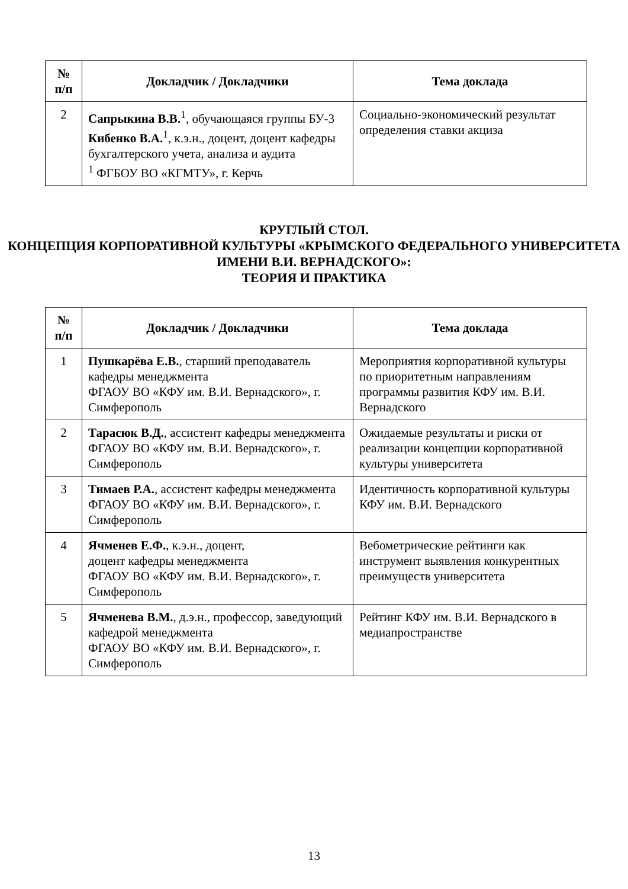| № п/п | Докладчик / Докладчики | Тема доклада |
| --- | --- | --- |
| 2 | Сапрыкина В.В.<sup>1</sup>, обучающаяся группы БУ-3 Кибенко В.А.<sup>1</sup>, к.э.н., доцент, доцент кафедры бухгалтерского учета, анализа и аудита <sup>1</sup> ФГБОУ ВО «КГМТУ», г. Керчь | Социально-экономический результат определения ставки акциза |
КРУГЛЫЙ СТОЛ.
КОНЦЕПЦИЯ КОРПОРАТИВНОЙ КУЛЬТУРЫ «КРЫМСКОГО ФЕДЕРАЛЬНОГО УНИВЕРСИТЕТА ИМЕНИ В.И. ВЕРНАДСКОГО»:
ТЕОРИЯ И ПРАКТИКА
| № п/п | Докладчик / Докладчики | Тема доклада |
| --- | --- | --- |
| 1 | Пушкарёва Е.В. , старший преподаватель кафедры менеджмента ФГАОУ ВО «КФУ им. В.И. Вернадского», г. Симферополь | Мероприятия корпоративной культуры по приоритетным направлениям программы развития КФУ им. В.И. Вернадского |
| 2 | Тарасюк В.Д. , ассистент кафедры менеджмента ФГАОУ ВО «КФУ им. В.И. Вернадского», г. Симферополь | Ожидаемые результаты и риски от реализации концепции корпоративной культуры университета |
| 3 | Тимаев Р.А. , ассистент кафедры менеджмента ФГАОУ ВО «КФУ им. В.И. Вернадского», г. Симферополь | Идентичность корпоративной культуры КФУ им. В.И. Вернадского |
| 4 | Ячменев Е.Ф. , к.э.н., доцент, доцент кафедры менеджмента ФГАОУ ВО «КФУ им. В.И. Вернадского», г. Симферополь | Вебометрические рейтинги как инструмент выявления конкурентных преимуществ университета |
| 5 | Ячменева В.М. , д.э.н., профессор, заведующий кафедрой менеджмента ФГАОУ ВО «КФУ им. В.И. Вернадского», г. Симферополь | Рейтинг КФУ им. В.И. Вернадского в медиапространстве |
13